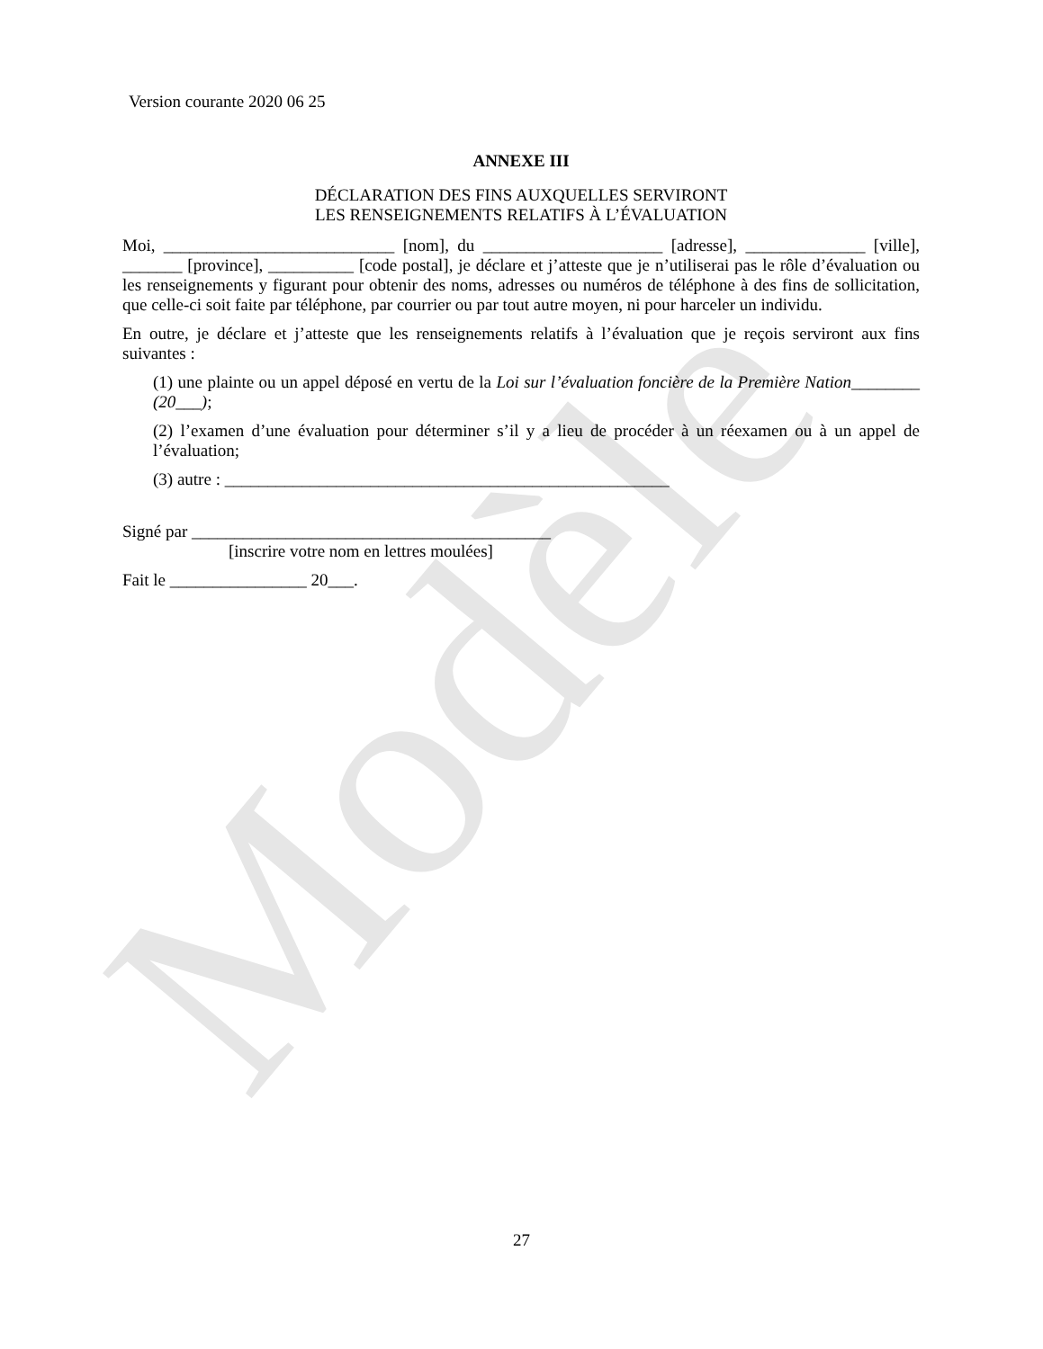Modèle
Version courante 2020 06 25
ANNEXE III
DÉCLARATION DES FINS AUXQUELLES SERVIRONT
LES RENSEIGNEMENTS RELATIFS À L’ÉVALUATION
Moi, ___________________________ [nom], du _____________________ [adresse], ______________ [ville], _______ [province], __________ [code postal], je déclare et j’atteste que je n’utiliserai pas le rôle d’évaluation ou les renseignements y figurant pour obtenir des noms, adresses ou numéros de téléphone à des fins de sollicitation, que celle-ci soit faite par téléphone, par courrier ou par tout autre moyen, ni pour harceler un individu.
En outre, je déclare et j’atteste que les renseignements relatifs à l’évaluation que je reçois serviront aux fins suivantes :
(1) une plainte ou un appel déposé en vertu de la Loi sur l’évaluation foncière de la Première Nation________ (20___);
(2) l’examen d’une évaluation pour déterminer s’il y a lieu de procéder à un réexamen ou à un appel de l’évaluation;
(3) autre : ____________________________________________________
Signé par __________________________________________
[inscrire votre nom en lettres moulées]
Fait le ________________ 20___.
27